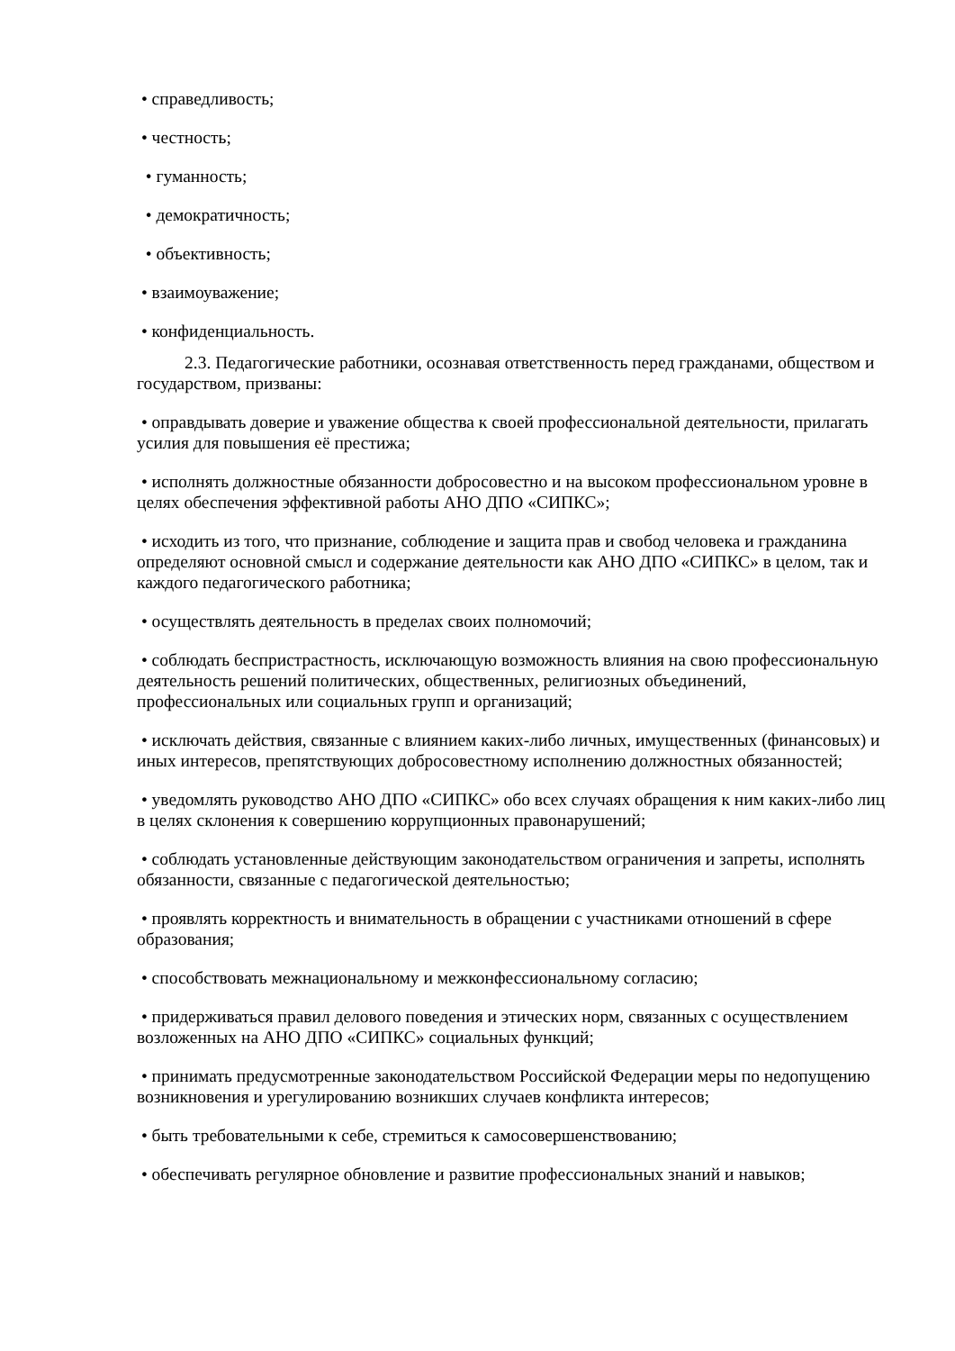• справедливость;
• честность;
• гуманность;
• демократичность;
• объективность;
• взаимоуважение;
• конфиденциальность.
2.3. Педагогические работники, осознавая ответственность перед гражданами, обществом и государством, призваны:
• оправдывать доверие и уважение общества к своей профессиональной деятельности, прилагать усилия для повышения её престижа;
• исполнять должностные обязанности добросовестно и на высоком профессиональном уровне в целях обеспечения эффективной работы АНО ДПО «СИПКС»;
• исходить из того, что признание, соблюдение и защита прав и свобод человека и гражданина определяют основной смысл и содержание деятельности как АНО ДПО «СИПКС» в целом, так и каждого педагогического работника;
• осуществлять деятельность в пределах своих полномочий;
• соблюдать беспристрастность, исключающую возможность влияния на свою профессиональную деятельность решений политических, общественных, религиозных объединений, профессиональных или социальных групп и организаций;
• исключать действия, связанные с влиянием каких-либо личных, имущественных (финансовых) и иных интересов, препятствующих добросовестному исполнению должностных обязанностей;
• уведомлять руководство АНО ДПО «СИПКС» обо всех случаях обращения к ним каких-либо лиц в целях склонения к совершению коррупционных правонарушений;
• соблюдать установленные действующим законодательством ограничения и запреты, исполнять обязанности, связанные с педагогической деятельностью;
• проявлять корректность и внимательность в обращении с участниками отношений в сфере образования;
• способствовать межнациональному и межконфессиональному согласию;
• придерживаться правил делового поведения и этических норм, связанных с осуществлением возложенных на АНО ДПО «СИПКС» социальных функций;
• принимать предусмотренные законодательством Российской Федерации меры по недопущению возникновения и урегулированию возникших случаев конфликта интересов;
• быть требовательными к себе, стремиться к самосовершенствованию;
• обеспечивать регулярное обновление и развитие профессиональных знаний и навыков;